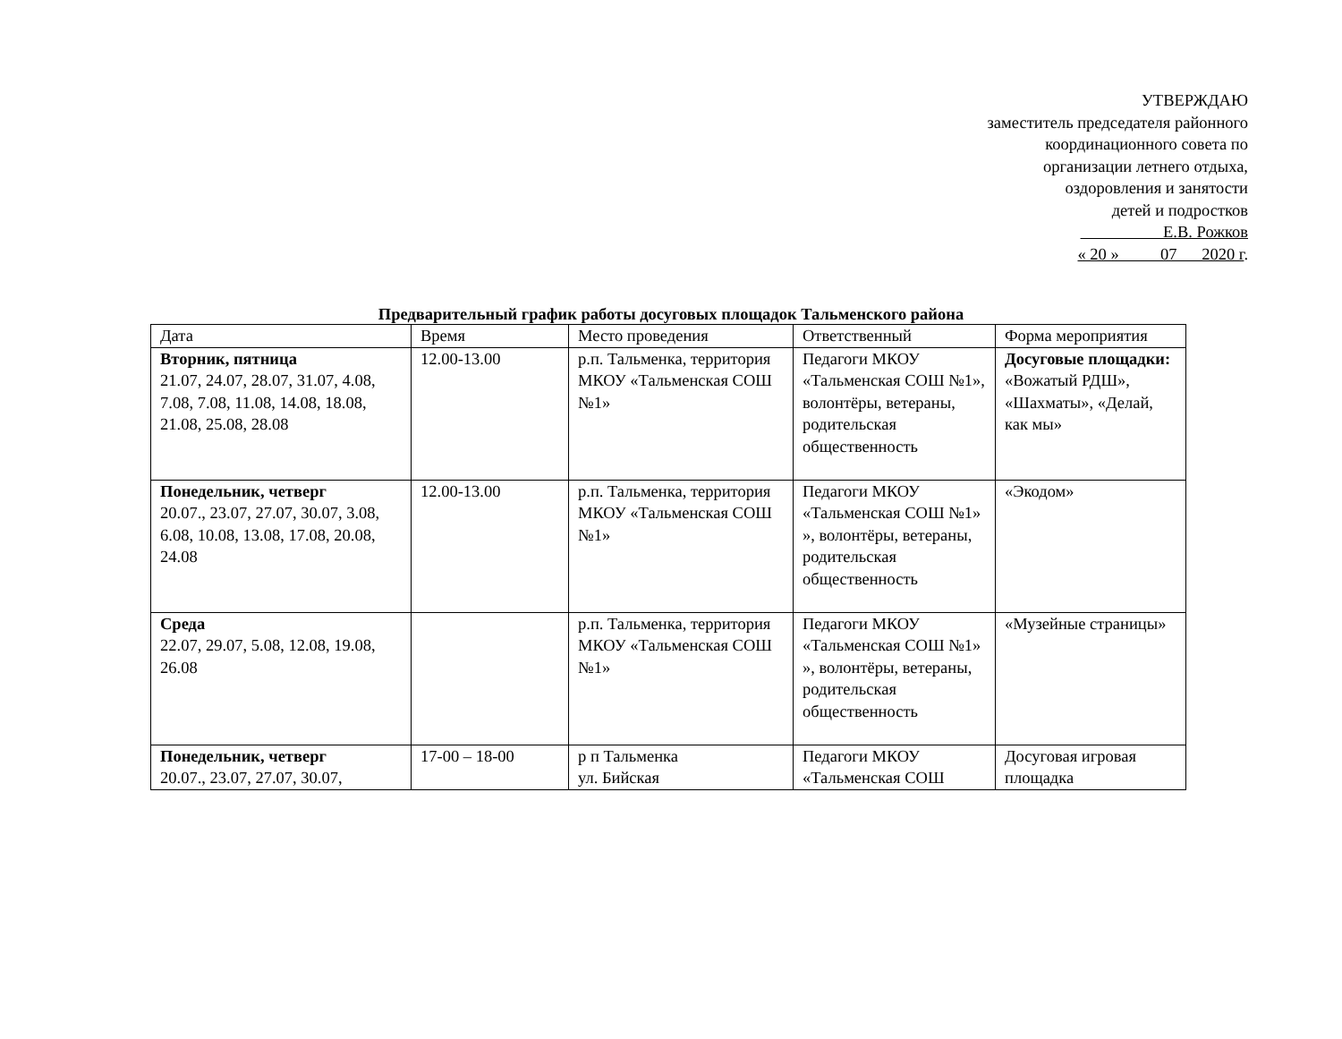УТВЕРЖДАЮ
заместитель председателя районного
координационного совета по
организации летнего отдыха,
оздоровления и занятости
детей и подростков
Е.В. Рожков
« 20 » 07 2020 г.
Предварительный график работы досуговых площадок Тальменского района
| Дата | Время | Место проведения | Ответственный | Форма мероприятия |
| Вторник, пятница 21.07, 24.07, 28.07, 31.07, 4.08, 7.08, 7.08, 11.08, 14.08, 18.08, 21.08, 25.08, 28.08 | 12.00-13.00 | р.п. Тальменка, территория МКОУ «Тальменская СОШ №1» | Педагоги МКОУ «Тальменская СОШ №1», волонтёры, ветераны, родительская общественность | Досуговые площадки: «Вожатый РДШ», «Шахматы», «Делай, как мы» |
| Понедельник, четверг 20.07., 23.07, 27.07, 30.07, 3.08, 6.08, 10.08, 13.08, 17.08, 20.08, 24.08 | 12.00-13.00 | р.п. Тальменка, территория МКОУ «Тальменская СОШ №1» | Педагоги МКОУ «Тальменская СОШ №1» », волонтёры, ветераны, родительская общественность | «Экодом» |
| Среда 22.07, 29.07, 5.08, 12.08, 19.08, 26.08 | | р.п. Тальменка, территория МКОУ «Тальменская СОШ №1» | Педагоги МКОУ «Тальменская СОШ №1» », волонтёры, ветераны, родительская общественность | «Музейные страницы» |
| Понедельник, четверг 20.07., 23.07, 27.07, 30.07, | 17-00 – 18-00 | р п Тальменка ул. Бийская | Педагоги МКОУ «Тальменская СОШ | Досуговая игровая площадка |